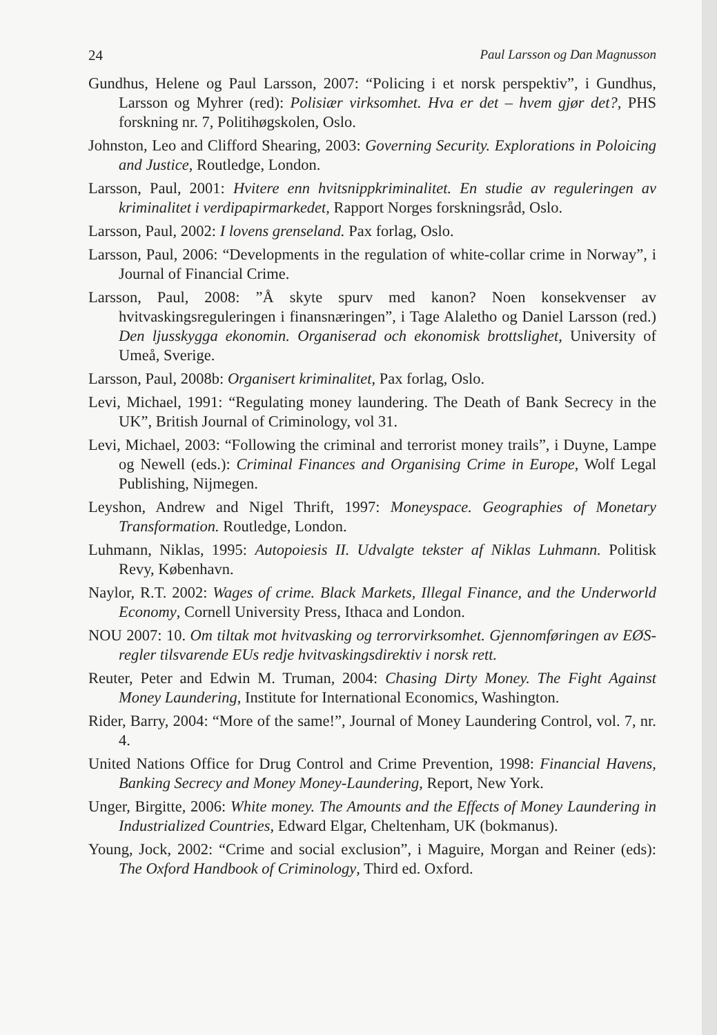24 Paul Larsson og Dan Magnusson
Gundhus, Helene og Paul Larsson, 2007: “Policing i et norsk perspektiv”, i Gundhus, Larsson og Myhrer (red): Polisiær virksomhet. Hva er det – hvem gjør det?, PHS forskning nr. 7, Politihøgskolen, Oslo.
Johnston, Leo and Clifford Shearing, 2003: Governing Security. Explorations in Poloicing and Justice, Routledge, London.
Larsson, Paul, 2001: Hvitere enn hvitsnippkriminalitet. En studie av reguleringen av kriminalitet i verdipapirmarkedet, Rapport Norges forskningsråd, Oslo.
Larsson, Paul, 2002: I lovens grenseland. Pax forlag, Oslo.
Larsson, Paul, 2006: “Developments in the regulation of white-collar crime in Norway”, i Journal of Financial Crime.
Larsson, Paul, 2008: ”Å skyte spurv med kanon? Noen konsekvenser av hvitvaskingsreguleringen i finansnæringen”, i Tage Alaletho og Daniel Larsson (red.) Den ljusskygga ekonomin. Organiserad och ekonomisk brottslighet, University of Umeå, Sverige.
Larsson, Paul, 2008b: Organisert kriminalitet, Pax forlag, Oslo.
Levi, Michael, 1991: “Regulating money laundering. The Death of Bank Secrecy in the UK”, British Journal of Criminology, vol 31.
Levi, Michael, 2003: “Following the criminal and terrorist money trails”, i Duyne, Lampe og Newell (eds.): Criminal Finances and Organising Crime in Europe, Wolf Legal Publishing, Nijmegen.
Leyshon, Andrew and Nigel Thrift, 1997: Moneyspace. Geographies of Monetary Transformation. Routledge, London.
Luhmann, Niklas, 1995: Autopoiesis II. Udvalgte tekster af Niklas Luhmann. Politisk Revy, København.
Naylor, R.T. 2002: Wages of crime. Black Markets, Illegal Finance, and the Underworld Economy, Cornell University Press, Ithaca and London.
NOU 2007: 10. Om tiltak mot hvitvasking og terrorvirksomhet. Gjennomføringen av EØS-regler tilsvarende EUs redje hvitvaskingsdirektiv i norsk rett.
Reuter, Peter and Edwin M. Truman, 2004: Chasing Dirty Money. The Fight Against Money Laundering, Institute for International Economics, Washington.
Rider, Barry, 2004: “More of the same!”, Journal of Money Laundering Control, vol. 7, nr. 4.
United Nations Office for Drug Control and Crime Prevention, 1998: Financial Havens, Banking Secrecy and Money Money-Laundering, Report, New York.
Unger, Birgitte, 2006: White money. The Amounts and the Effects of Money Laundering in Industrialized Countries, Edward Elgar, Cheltenham, UK (bokmanus).
Young, Jock, 2002: “Crime and social exclusion”, i Maguire, Morgan and Reiner (eds): The Oxford Handbook of Criminology, Third ed. Oxford.